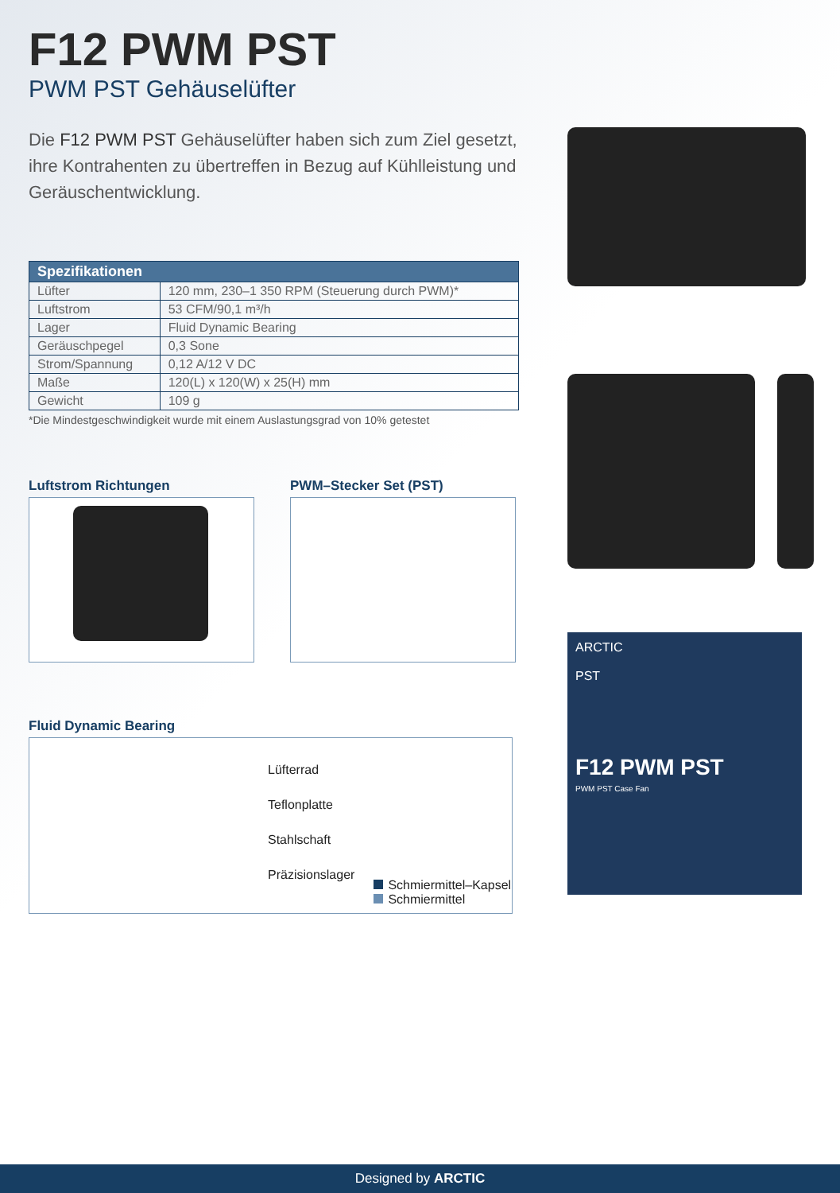F12 PWM PST
PWM PST Gehäuselüfter
Die F12 PWM PST Gehäuselüfter haben sich zum Ziel gesetzt, ihre Kontrahenten zu übertreffen in Bezug auf Kühlleistung und Geräuschentwicklung.
| Spezifikationen | |
| --- | --- |
| Lüfter | 120 mm, 230–1 350 RPM (Steuerung durch PWM)* |
| Luftstrom | 53 CFM/90,1 m³/h |
| Lager | Fluid Dynamic Bearing |
| Geräuschpegel | 0,3 Sone |
| Strom/Spannung | 0,12 A/12 V DC |
| Maße | 120(L) x 120(W) x 25(H) mm |
| Gewicht | 109 g |
*Die Mindestgeschwindigkeit wurde mit einem Auslastungsgrad von 10% getestet
Luftstrom Richtungen PWM–Stecker Set (PST)
Fluid Dynamic Bearing
Lüfterrad
Teflonplatte
Stahlschaft
Präzisionslager
Schmiermittel–Kapsel
Schmiermittel
ARCTIC
PST
F12 PWM PST
PWM PST Case Fan
Designed by ARCTIC